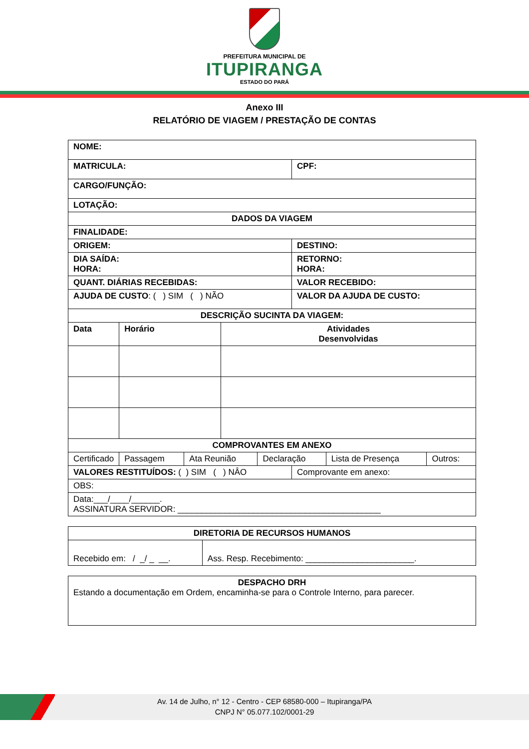PREFEITURA MUNICIPAL DE
ITUPIRANGA
ESTADO DO PARÁ
Anexo III
RELATÓRIO DE VIAGEM / PRESTAÇÃO DE CONTAS
| NOME: | | | | | | | |
| MATRICULA: | | | | | CPF: | | |
| CARGO/FUNÇÃO: | | | | | | | |
| LOTAÇÃO: | | | | | | | |
| DADOS DA VIAGEM | | | | | | | |
| FINALIDADE: | | | | | | | |
| ORIGEM: | | | | | DESTINO: | | |
| DIA SAÍDA: HORA: | | | | | RETORNO: HORA: | | |
| QUANT. DIÁRIAS RECEBIDAS: | | | | | VALOR RECEBIDO: | | |
| AJUDA DE CUSTO : ( ) SIM ( ) NÃO | | | | | VALOR DA AJUDA DE CUSTO: | | |
| DESCRIÇÃO SUCINTA DA VIAGEM: | | | | | | | |
| Data | Horário | | Atividades Desenvolvidas | | | | |
| COMPROVANTES EM ANEXO | | | | | | | |
| Certificado | Passagem | Ata Reunião | | Declaração | | Lista de Presença | Outros: |
| VALORES RESTITUÍDOS: ( ) SIM ( ) NÂO | | | | | Comprovante em anexo: | | |
| OBS: | | | | | | | |
| Data:___/____/______. ASSINATURA SERVIDOR: ___________________________________________ | | | | | | | |
| DIRETORIA DE RECURSOS HUMANOS | |
| Recebido em: / _/ _ __. | Ass. Resp. Recebimento: _______________________. |
| DESPACHO DRH Estando a documentação em Ordem, encaminha-se para o Controle Interno, para parecer. |
Av. 14 de Julho, n° 12 - Centro - CEP 68580-000 – Itupiranga/PA
CNPJ N° 05.077.102/0001-29